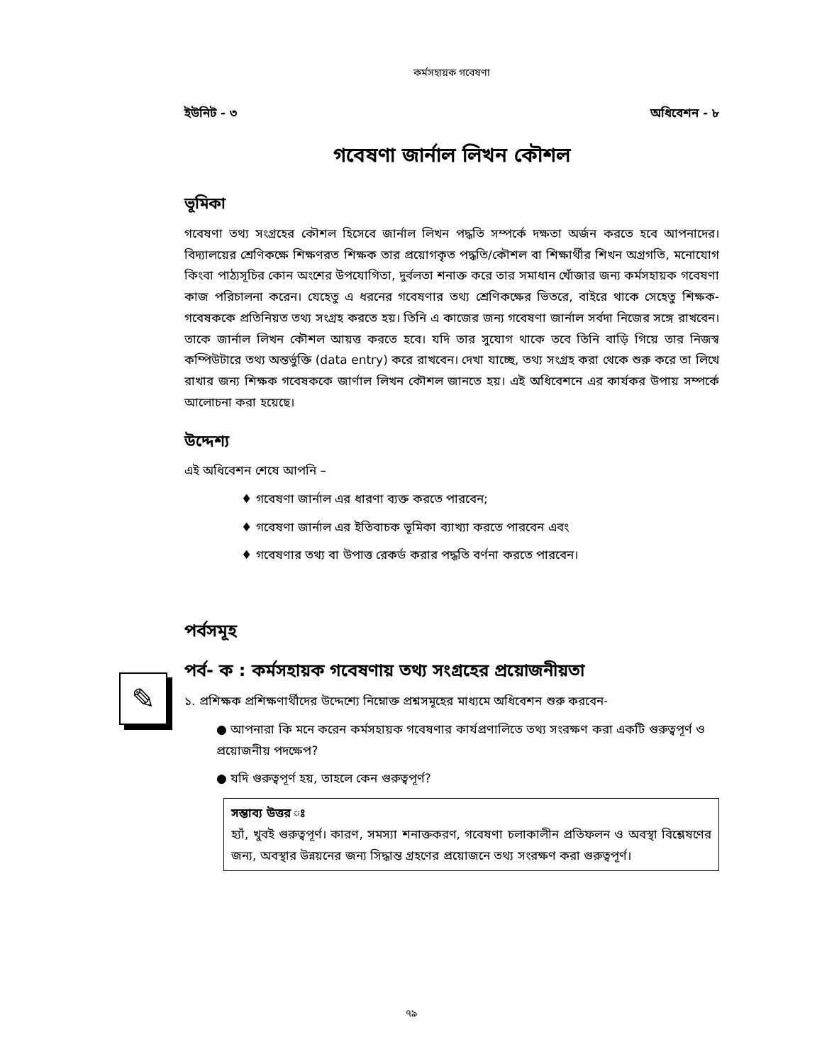কর্মসহায়ক গবেষণা
ইউনিট - ৩ অধিবেশন - ৮
গবেষণা জার্নাল লিখন কৌশল
ভূমিকা
গবেষণা তথ্য সংগ্রহের কৌশল হিসেবে জার্নাল লিখন পদ্ধতি সম্পর্কে দক্ষতা অর্জন করতে হবে আপনাদের। বিদ্যালয়ের শ্রেণিকক্ষে শিক্ষণরত শিক্ষক তার প্রয়োগকৃত পদ্ধতি/কৌশল বা শিক্ষার্থীর শিখন অগ্রগতি, মনোযোগ কিংবা পাঠ্যসূচির কোন অংশের উপযোগিতা, দুর্বলতা শনাক্ত করে তার সমাধান খোঁজার জন্য কর্মসহায়ক গবেষণা কাজ পরিচালনা করেন। যেহেতু এ ধরনের গবেষণার তথ্য শ্রেণিকক্ষের ভিতরে, বাইরে থাকে সেহেতু শিক্ষক-গবেষককে প্রতিনিয়ত তথ্য সংগ্রহ করতে হয়। তিনি এ কাজের জন্য গবেষণা জার্নাল সর্বদা নিজের সঙ্গে রাখবেন। তাকে জার্নাল লিখন কৌশল আয়ত্ত করতে হবে। যদি তার সুযোগ থাকে তবে তিনি বাড়ি গিয়ে তার নিজস্ব কম্পিউটারে তথ্য অন্তর্ভুক্তি (data entry) করে রাখবেন। দেখা যাচ্ছে, তথ্য সংগ্রহ করা থেকে শুরু করে তা লিখে রাখার জন্য শিক্ষক গবেষককে জার্ণাল লিখন কৌশল জানতে হয়। এই অধিবেশনে এর কার্যকর উপায় সম্পর্কে আলোচনা করা হয়েছে।
উদ্দেশ্য
এই অধিবেশন শেষে আপনি –
♦ গবেষণা জার্নাল এর ধারণা ব্যক্ত করতে পারবেন;
♦ গবেষণা জার্নাল এর ইতিবাচক ভূমিকা ব্যাখ্যা করতে পারবেন এবং
♦ গবেষণার তথ্য বা উপাত্ত রেকর্ড করার পদ্ধতি বর্ণনা করতে পারবেন।
পর্বসমূহ
✎
পর্ব- ক : কর্মসহায়ক গবেষণায় তথ্য সংগ্রহের প্রয়োজনীয়তা
১. প্রশিক্ষক প্রশিক্ষণার্থীদের উদ্দেশ্যে নিম্নোক্ত প্রশ্নসমূহের মাধ্যমে অধিবেশন শুরু করবেন-
● আপনারা কি মনে করেন কর্মসহায়ক গবেষণার কার্যপ্রণালিতে তথ্য সংরক্ষণ করা একটি গুরুত্বপূর্ণ ও প্রয়োজনীয় পদক্ষেপ?
● যদি গুরুত্বপূর্ণ হয়, তাহলে কেন গুরুত্বপূর্ণ?
সম্ভাব্য উত্তর ঃ
হ্যাঁ, খুবই গুরুত্বপূর্ণ। কারণ, সমস্যা শনাক্তকরণ, গবেষণা চলাকালীন প্রতিফলন ও অবস্থা বিশ্লেষণের জন্য, অবস্থার উন্নয়নের জন্য সিদ্ধান্ত গ্রহণের প্রয়োজনে তথ্য সংরক্ষণ করা গুরুত্বপূর্ণ।
৭৯